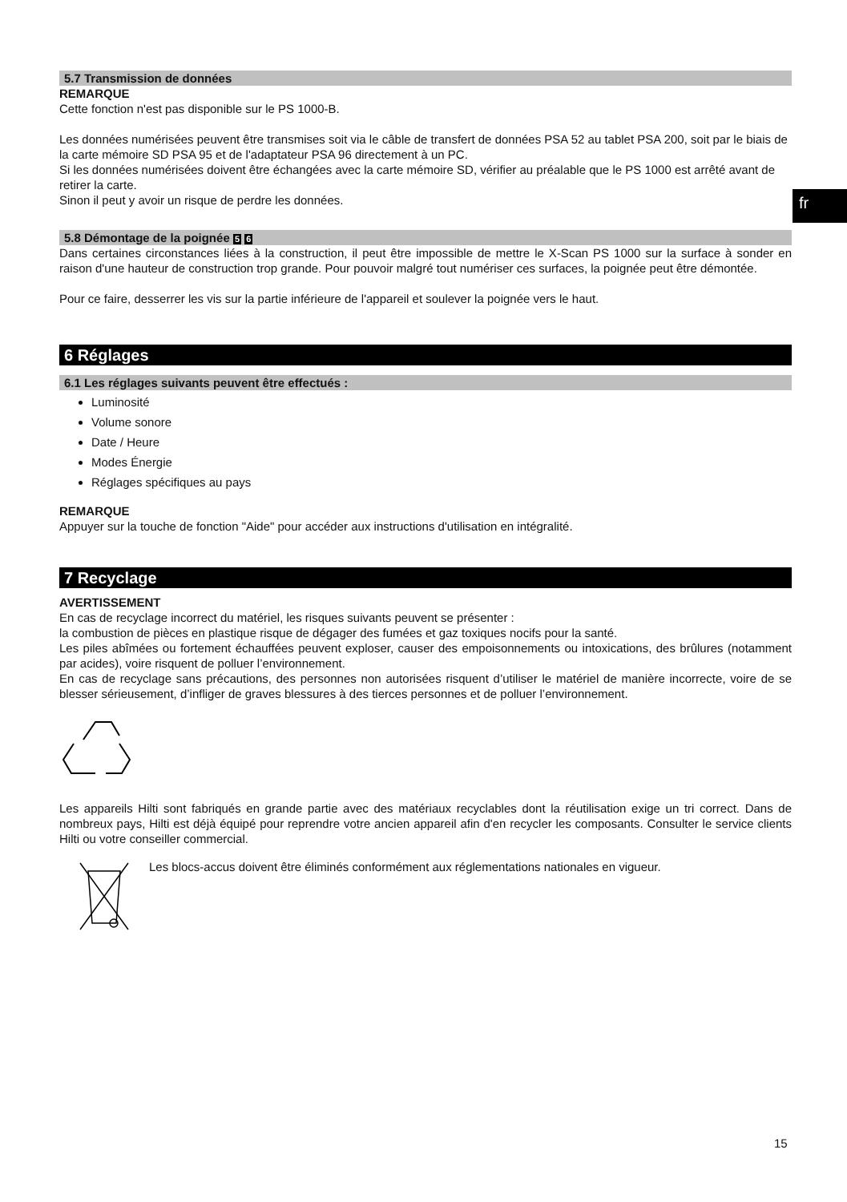fr
5.7 Transmission de données
REMARQUE
Cette fonction n'est pas disponible sur le PS 1000-B.
Les données numérisées peuvent être transmises soit via le câble de transfert de données PSA 52 au tablet PSA 200, soit par le biais de la carte mémoire SD PSA 95 et de l'adaptateur PSA 96 directement à un PC.
Si les données numérisées doivent être échangées avec la carte mémoire SD, vérifier au préalable que le PS 1000 est arrêté avant de retirer la carte.
Sinon il peut y avoir un risque de perdre les données.
5.8 Démontage de la poignée 5 6
Dans certaines circonstances liées à la construction, il peut être impossible de mettre le X-Scan PS 1000 sur la surface à sonder en raison d'une hauteur de construction trop grande. Pour pouvoir malgré tout numériser ces surfaces, la poignée peut être démontée.
Pour ce faire, desserrer les vis sur la partie inférieure de l'appareil et soulever la poignée vers le haut.
6 Réglages
6.1 Les réglages suivants peuvent être effectués :
Luminosité
Volume sonore
Date / Heure
Modes Énergie
Réglages spécifiques au pays
REMARQUE
Appuyer sur la touche de fonction "Aide" pour accéder aux instructions d'utilisation en intégralité.
7 Recyclage
AVERTISSEMENT
En cas de recyclage incorrect du matériel, les risques suivants peuvent se présenter :
la combustion de pièces en plastique risque de dégager des fumées et gaz toxiques nocifs pour la santé.
Les piles abîmées ou fortement échauffées peuvent exploser, causer des empoisonnements ou intoxications, des brûlures (notamment par acides), voire risquent de polluer l’environnement.
En cas de recyclage sans précautions, des personnes non autorisées risquent d’utiliser le matériel de manière incorrecte, voire de se blesser sérieusement, d’infliger de graves blessures à des tierces personnes et de polluer l’environnement.
Les appareils Hilti sont fabriqués en grande partie avec des matériaux recyclables dont la réutilisation exige un tri correct. Dans de nombreux pays, Hilti est déjà équipé pour reprendre votre ancien appareil afin d'en recycler les composants. Consulter le service clients Hilti ou votre conseiller commercial.
Les blocs-accus doivent être éliminés conformément aux réglementations nationales en vigueur.
15